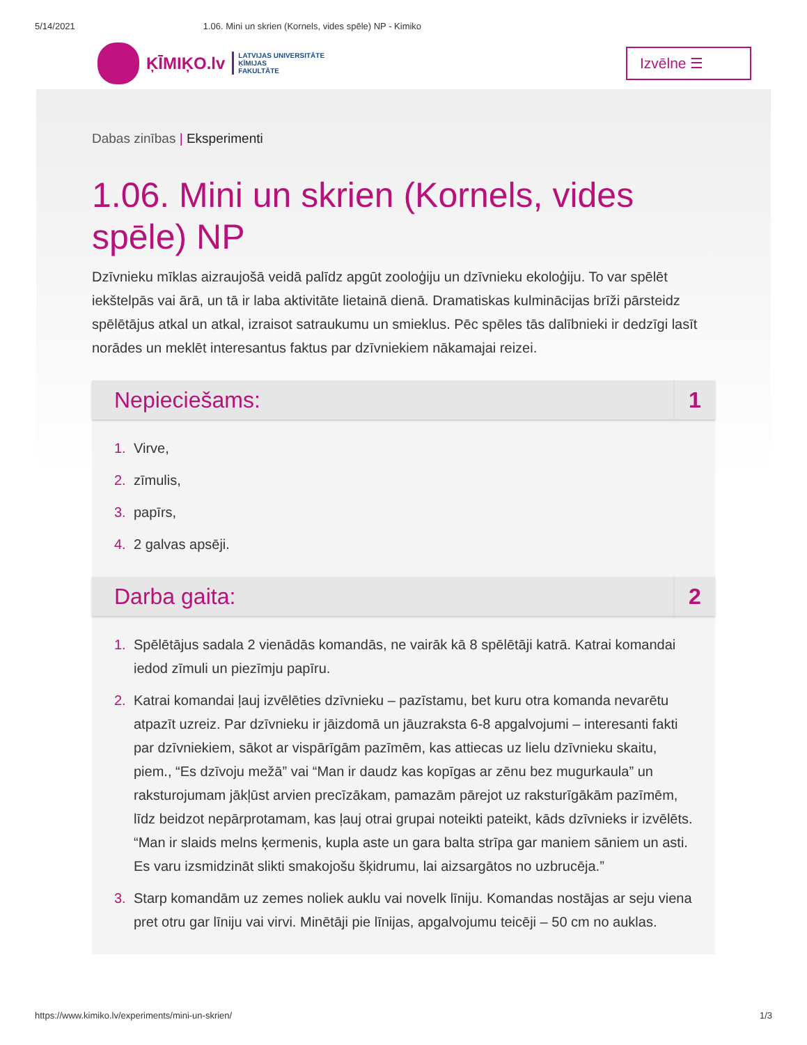5/14/2021 1.06. Mini un skrien (Kornels, vides spēle) NP - Kimiko
ĶĪMIĶO.lv
LATVIJAS UNIVERSITĀTE
ĶĪMIJAS
FAKULTĀTE
Izvēlne ☰
Dabas zinības | Eksperimenti
1.06. Mini un skrien (Kornels, vides spēle) NP
Dzīvnieku mīklas aizraujošā veidā palīdz apgūt zooloģiju un dzīvnieku ekoloģiju. To var spēlēt iekštelpās vai ārā, un tā ir laba aktivitāte lietainā dienā. Dramatiskas kulminācijas brīži pārsteidz spēlētājus atkal un atkal, izraisot satraukumu un smieklus. Pēc spēles tās dalībnieki ir dedzīgi lasīt norādes un meklēt interesantus faktus par dzīvniekiem nākamajai reizei.
Nepieciešams: 1
1. Virve,
2. zīmulis,
3. papīrs,
4. 2 galvas apsēji.
Darba gaita: 2
1. Spēlētājus sadala 2 vienādās komandās, ne vairāk kā 8 spēlētāji katrā. Katrai komandai iedod zīmuli un piezīmju papīru.
2. Katrai komandai ļauj izvēlēties dzīvnieku – pazīstamu, bet kuru otra komanda nevarētu atpazīt uzreiz. Par dzīvnieku ir jāizdomā un jāuzraksta 6-8 apgalvojumi – interesanti fakti par dzīvniekiem, sākot ar vispārīgām pazīmēm, kas attiecas uz lielu dzīvnieku skaitu, piem., “Es dzīvoju mežā” vai “Man ir daudz kas kopīgas ar zēnu bez mugurkaula” un raksturojumam jākļūst arvien precīzākam, pamazām pārejot uz raksturīgākām pazīmēm, līdz beidzot nepārprotamam, kas ļauj otrai grupai noteikti pateikt, kāds dzīvnieks ir izvēlēts. “Man ir slaids melns ķermenis, kupla aste un gara balta strīpa gar maniem sāniem un asti. Es varu izsmidzināt slikti smakojošu šķidrumu, lai aizsargātos no uzbrucēja.”
3. Starp komandām uz zemes noliek auklu vai novelk līniju. Komandas nostājas ar seju viena pret otru gar līniju vai virvi. Minētāji pie līnijas, apgalvojumu teicēji – 50 cm no auklas.
https://www.kimiko.lv/experiments/mini-un-skrien/ 1/3